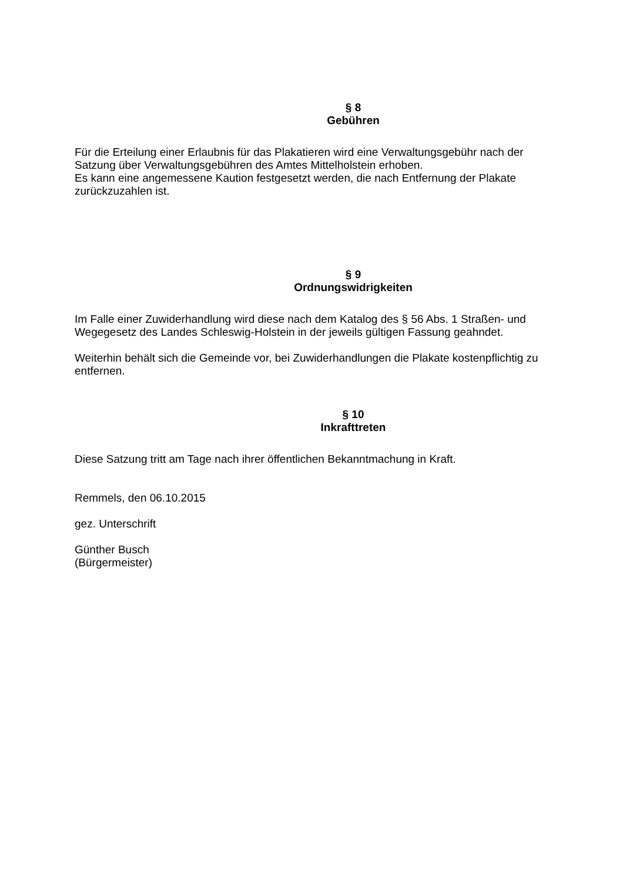§ 8
Gebühren
Für die Erteilung einer Erlaubnis für das Plakatieren wird eine Verwaltungsgebühr nach der Satzung über Verwaltungsgebühren des Amtes Mittelholstein erhoben.
Es kann eine angemessene Kaution festgesetzt werden, die nach Entfernung der Plakate zurückzuzahlen ist.
§ 9
Ordnungswidrigkeiten
Im Falle einer Zuwiderhandlung wird diese nach dem Katalog des § 56 Abs. 1 Straßen- und Wegegesetz des Landes Schleswig-Holstein in der jeweils gültigen Fassung geahndet.
Weiterhin behält sich die Gemeinde vor, bei Zuwiderhandlungen die Plakate kostenpflichtig zu
entfernen.
§ 10
Inkrafttreten
Diese Satzung tritt am Tage nach ihrer öffentlichen Bekanntmachung in Kraft.
Remmels, den 06.10.2015
gez. Unterschrift
Günther Busch
(Bürgermeister)